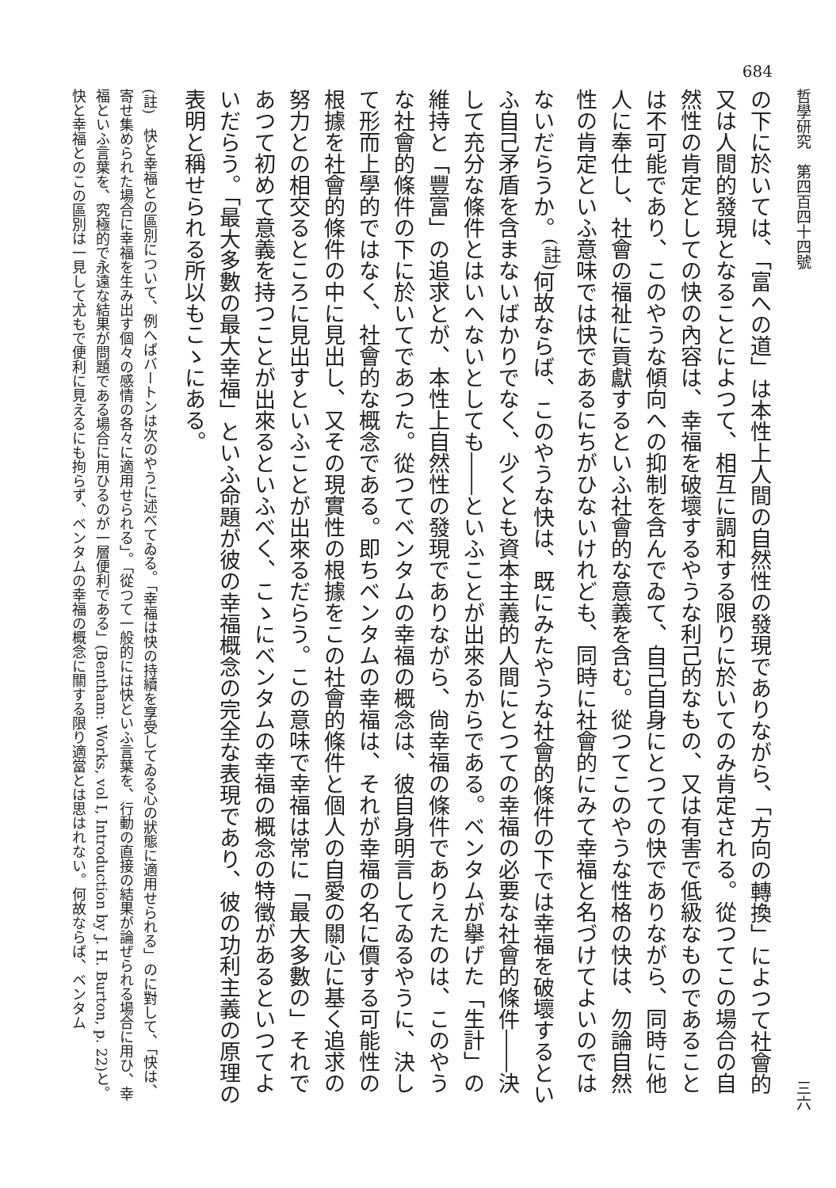684
哲學研究　第四百四十四號 三六
の下に於いては、「富への道」は本性上人間の自然性の發現でありながら、「方向の轉換」によつて社會的又は人間的發現となることによつて、相互に調和する限りに於いてのみ肯定される。從つてこの場合の自然性の肯定としての快の內容は、幸福を破壞するやうな利己的なもの、又は有害で低級なものであることは不可能であり、このやうな傾向への抑制を含んでゐて、自己自身にとつての快でありながら、同時に他人に奉仕し、社會の福祉に貢獻するといふ社會的な意義を含む。從つてこのやうな性格の快は、勿論自然性の肯定といふ意味では快であるにちがひないけれども、同時に社會的にみて幸福と名づけてよいのではないだらうか。<sup>(註)</sup>何故ならば、このやうな快は、既にみたやうな社會的條件の下では幸福を破壞するといふ自己矛盾を含まないばかりでなく、少くとも資本主義的人間にとつての幸福の必要な社會的條件――決して充分な條件とはいへないとしても――といふことが出來るからである。ベンタムが擧げた「生計」の維持と「豐富」の追求とが、本性上自然性の發現でありながら、尙幸福の條件でありえたのは、このやうな社會的條件の下に於いてであつた。從つてベンタムの幸福の概念は、彼自身明言してゐるやうに、決して形而上學的ではなく、社會的な概念である。即ちベンタムの幸福は、それが幸福の名に價する可能性の根據を社會的條件の中に見出し、又その現實性の根據をこの社會的條件と個人の自愛の關心に基く追求の努力との相交るところに見出すといふことが出來るだらう。この意味で幸福は常に「最大多數の」それであつて初めて意義を持つことが出來るといふべく、こゝにベンタムの幸福の概念の特徵があるといつてよいだらう。「最大多數の最大幸福」といふ命題が彼の幸福概念の完全な表現であり、彼の功利主義の原理の表明と稱せられる所以もこゝにある。
(註)　快と幸福との區別について、例へばバートンは次のやうに述べてゐる。「幸福は快の持續を享受してゐる心の狀態に適用せられる」のに對して、「快は、寄せ集められた場合に幸福を生み出す個々の感情の各々に適用せられる」。「從つて一般的には快といふ言葉を、行動の直接の結果が論ぜられる場合に用ひ、幸福といふ言葉を、究極的で永遠な結果が問題である場合に用ひるのが一層便利である」(Bentham: Works, vol I, Introduction by J. H. Burton, p. 22)と。快と幸福とのこの區別は一見して尤もで便利に見えるにも拘らず、ベンタムの幸福の概念に關する限り適當とは思はれない。何故ならば、ベンタム